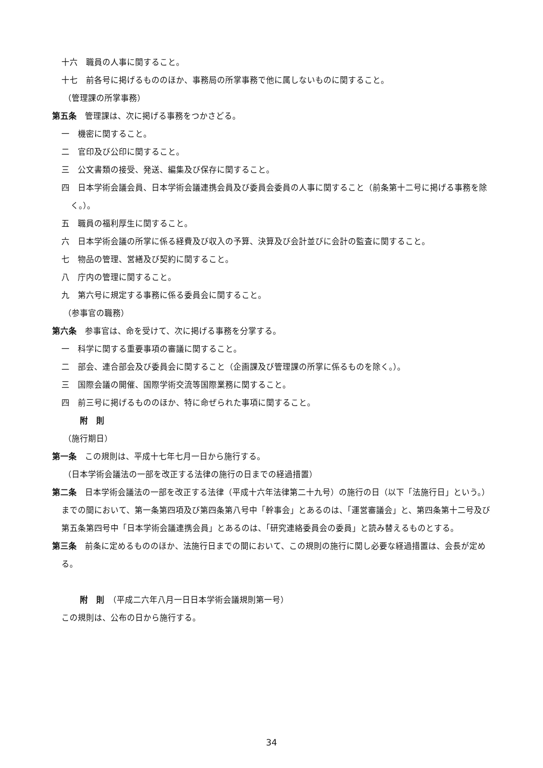十六　職員の人事に関すること。
十七　前各号に掲げるもののほか、事務局の所掌事務で他に属しないものに関すること。
（管理課の所掌事務）
第五条　管理課は、次に掲げる事務をつかさどる。
一　機密に関すること。
二　官印及び公印に関すること。
三　公文書類の接受、発送、編集及び保存に関すること。
四　日本学術会議会員、日本学術会議連携会員及び委員会委員の人事に関すること（前条第十二号に掲げる事務を除く。）。
五　職員の福利厚生に関すること。
六　日本学術会議の所掌に係る経費及び収入の予算、決算及び会計並びに会計の監査に関すること。
七　物品の管理、営繕及び契約に関すること。
八　庁内の管理に関すること。
九　第六号に規定する事務に係る委員会に関すること。
（参事官の職務）
第六条　参事官は、命を受けて、次に掲げる事務を分掌する。
一　科学に関する重要事項の審議に関すること。
二　部会、連合部会及び委員会に関すること（企画課及び管理課の所掌に係るものを除く。）。
三　国際会議の開催、国際学術交流等国際業務に関すること。
四　前三号に掲げるもののほか、特に命ぜられた事項に関すること。
附　則
（施行期日）
第一条　この規則は、平成十七年七月一日から施行する。
（日本学術会議法の一部を改正する法律の施行の日までの経過措置）
第二条　日本学術会議法の一部を改正する法律（平成十六年法律第二十九号）の施行の日（以下「法施行日」という。）までの間において、第一条第四項及び第四条第八号中「幹事会」とあるのは、「運営審議会」と、第四条第十二号及び第五条第四号中「日本学術会議連携会員」とあるのは、「研究連絡委員会の委員」と読み替えるものとする。
第三条　前条に定めるもののほか、法施行日までの間において、この規則の施行に関し必要な経過措置は、会長が定める。
附　則　（平成二六年八月一日日本学術会議規則第一号）
この規則は、公布の日から施行する。
34